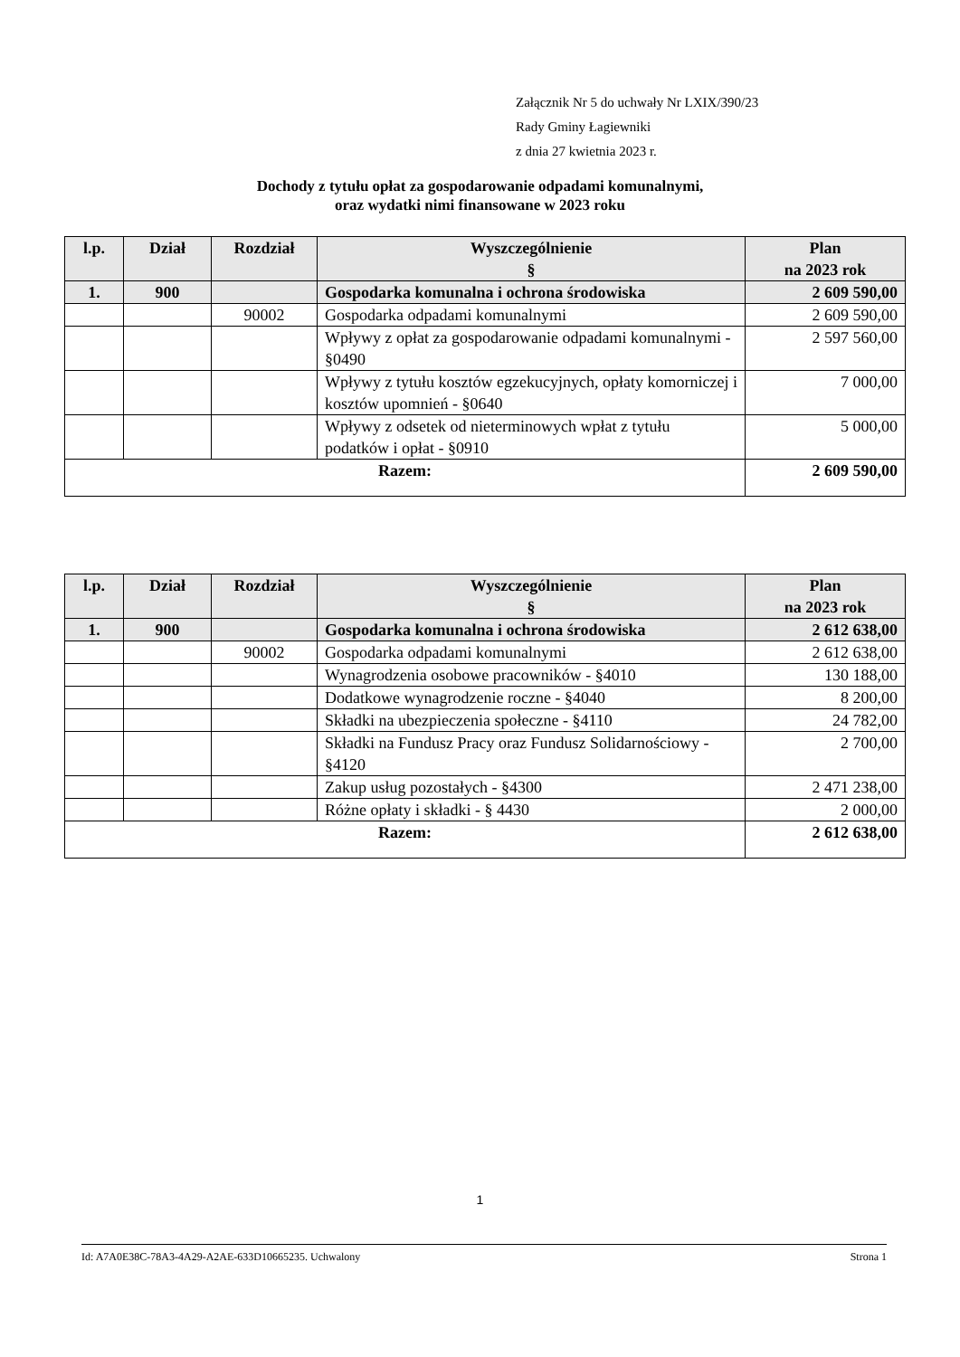Załącznik Nr 5 do uchwały Nr LXIX/390/23
Rady Gminy Łagiewniki
z dnia 27 kwietnia 2023 r.
Dochody z tytułu opłat za gospodarowanie odpadami komunalnymi,
oraz wydatki nimi finansowane w 2023 roku
| l.p. | Dział | Rozdział | Wyszczególnienie § | Plan na 2023 rok |
| --- | --- | --- | --- | --- |
| 1. | 900 | | Gospodarka komunalna i ochrona środowiska | 2 609 590,00 |
| | | 90002 | Gospodarka odpadami komunalnymi | 2 609 590,00 |
| | | | Wpływy z opłat za gospodarowanie odpadami komunalnymi - §0490 | 2 597 560,00 |
| | | | Wpływy z tytułu kosztów egzekucyjnych, opłaty komorniczej i kosztów upomnień - §0640 | 7 000,00 |
| | | | Wpływy z odsetek od nieterminowych wpłat z tytułu podatków i opłat - §0910 | 5 000,00 |
| Razem: | | | | 2 609 590,00 |
| l.p. | Dział | Rozdział | Wyszczególnienie § | Plan na 2023 rok |
| --- | --- | --- | --- | --- |
| 1. | 900 | | Gospodarka komunalna i ochrona środowiska | 2 612 638,00 |
| | | 90002 | Gospodarka odpadami komunalnymi | 2 612 638,00 |
| | | | Wynagrodzenia osobowe pracowników - §4010 | 130 188,00 |
| | | | Dodatkowe wynagrodzenie roczne - §4040 | 8 200,00 |
| | | | Składki na ubezpieczenia społeczne - §4110 | 24 782,00 |
| | | | Składki na Fundusz Pracy oraz Fundusz Solidarnościowy - §4120 | 2 700,00 |
| | | | Zakup usług pozostałych - §4300 | 2 471 238,00 |
| | | | Różne opłaty i składki - § 4430 | 2 000,00 |
| Razem: | | | | 2 612 638,00 |
1
Id: A7A0E38C-78A3-4A29-A2AE-633D10665235. Uchwalony Strona 1